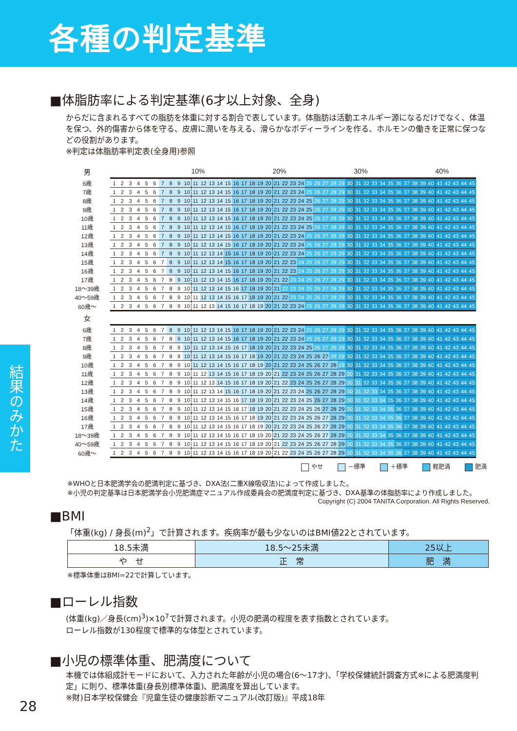各種の判定基準
結果のみかた
■体脂肪率による判定基準(6才以上対象、全身)
からだに含まれるすべての脂肪を体重に対する割合で表しています。体脂肪は活動エネルギー源になるだけでなく、体温を保つ、外的傷害から体を守る、皮膚に潤いを与える、滑らかなボディーラインを作る、ホルモンの働きを正常に保つなどの役割があります。
※判定は体脂肪率判定表(全身用)参照
| 男 | | | | | | | | | | | 10% | | | | | | | | | | 20% | | | | | | | | | | 30% | | | | | | | | | | 40% | | | | |
| 6歳 | 1 | 2 | 3 | 4 | 5 | 6 | 7 | 8 | 9 | 10 | 11 | 12 | 13 | 14 | 15 | 16 | 17 | 18 | 19 | 20 | 21 | 22 | 23 | 24 | 25 | 26 | 27 | 28 | 29 | 30 | 31 | 32 | 33 | 34 | 35 | 36 | 37 | 38 | 39 | 40 | 41 | 42 | 43 | 44 | 45 |
| 7歳 | 1 | 2 | 3 | 4 | 5 | 6 | 7 | 8 | 9 | 10 | 11 | 12 | 13 | 14 | 15 | 16 | 17 | 18 | 19 | 20 | 21 | 22 | 23 | 24 | 25 | 26 | 27 | 28 | 29 | 30 | 31 | 32 | 33 | 34 | 35 | 36 | 37 | 38 | 39 | 40 | 41 | 42 | 43 | 44 | 45 |
| 8歳 | 1 | 2 | 3 | 4 | 5 | 6 | 7 | 8 | 9 | 10 | 11 | 12 | 13 | 14 | 15 | 16 | 17 | 18 | 19 | 20 | 21 | 22 | 23 | 24 | 25 | 26 | 27 | 28 | 29 | 30 | 31 | 32 | 33 | 34 | 35 | 36 | 37 | 38 | 39 | 40 | 41 | 42 | 43 | 44 | 45 |
| 9歳 | 1 | 2 | 3 | 4 | 5 | 6 | 7 | 8 | 9 | 10 | 11 | 12 | 13 | 14 | 15 | 16 | 17 | 18 | 19 | 20 | 21 | 22 | 23 | 24 | 25 | 26 | 27 | 28 | 29 | 30 | 31 | 32 | 33 | 34 | 35 | 36 | 37 | 38 | 39 | 40 | 41 | 42 | 43 | 44 | 45 |
| 10歳 | 1 | 2 | 3 | 4 | 5 | 6 | 7 | 8 | 9 | 10 | 11 | 12 | 13 | 14 | 15 | 16 | 17 | 18 | 19 | 20 | 21 | 22 | 23 | 24 | 25 | 26 | 27 | 28 | 29 | 30 | 31 | 32 | 33 | 34 | 35 | 36 | 37 | 38 | 39 | 40 | 41 | 42 | 43 | 44 | 45 |
| 11歳 | 1 | 2 | 3 | 4 | 5 | 6 | 7 | 8 | 9 | 10 | 11 | 12 | 13 | 14 | 15 | 16 | 17 | 18 | 19 | 20 | 21 | 22 | 23 | 24 | 25 | 26 | 27 | 28 | 29 | 30 | 31 | 32 | 33 | 34 | 35 | 36 | 37 | 38 | 39 | 40 | 41 | 42 | 43 | 44 | 45 |
| 12歳 | 1 | 2 | 3 | 4 | 5 | 6 | 7 | 8 | 9 | 10 | 11 | 12 | 13 | 14 | 15 | 16 | 17 | 18 | 19 | 20 | 21 | 22 | 23 | 24 | 25 | 26 | 27 | 28 | 29 | 30 | 31 | 32 | 33 | 34 | 35 | 36 | 37 | 38 | 39 | 40 | 41 | 42 | 43 | 44 | 45 |
| 13歳 | 1 | 2 | 3 | 4 | 5 | 6 | 7 | 8 | 9 | 10 | 11 | 12 | 13 | 14 | 15 | 16 | 17 | 18 | 19 | 20 | 21 | 22 | 23 | 24 | 25 | 26 | 27 | 28 | 29 | 30 | 31 | 32 | 33 | 34 | 35 | 36 | 37 | 38 | 39 | 40 | 41 | 42 | 43 | 44 | 45 |
| 14歳 | 1 | 2 | 3 | 4 | 5 | 6 | 7 | 8 | 9 | 10 | 11 | 12 | 13 | 14 | 15 | 16 | 17 | 18 | 19 | 20 | 21 | 22 | 23 | 24 | 25 | 26 | 27 | 28 | 29 | 30 | 31 | 32 | 33 | 34 | 35 | 36 | 37 | 38 | 39 | 40 | 41 | 42 | 43 | 44 | 45 |
| 15歳 | 1 | 2 | 3 | 4 | 5 | 6 | 7 | 8 | 9 | 10 | 11 | 12 | 13 | 14 | 15 | 16 | 17 | 18 | 19 | 20 | 21 | 22 | 23 | 24 | 25 | 26 | 27 | 28 | 29 | 30 | 31 | 32 | 33 | 34 | 35 | 36 | 37 | 38 | 39 | 40 | 41 | 42 | 43 | 44 | 45 |
| 16歳 | 1 | 2 | 3 | 4 | 5 | 6 | 7 | 8 | 9 | 10 | 11 | 12 | 13 | 14 | 15 | 16 | 17 | 18 | 19 | 20 | 21 | 22 | 23 | 24 | 25 | 26 | 27 | 28 | 29 | 30 | 31 | 32 | 33 | 34 | 35 | 36 | 37 | 38 | 39 | 40 | 41 | 42 | 43 | 44 | 45 |
| 17歳 | 1 | 2 | 3 | 4 | 5 | 6 | 7 | 8 | 9 | 10 | 11 | 12 | 13 | 14 | 15 | 16 | 17 | 18 | 19 | 20 | 21 | 22 | 23 | 24 | 25 | 26 | 27 | 28 | 29 | 30 | 31 | 32 | 33 | 34 | 35 | 36 | 37 | 38 | 39 | 40 | 41 | 42 | 43 | 44 | 45 |
| 18〜39歳 | 1 | 2 | 3 | 4 | 5 | 6 | 7 | 8 | 9 | 10 | 11 | 12 | 13 | 14 | 15 | 16 | 17 | 18 | 19 | 20 | 21 | 22 | 23 | 24 | 25 | 26 | 27 | 28 | 29 | 30 | 31 | 32 | 33 | 34 | 35 | 36 | 37 | 38 | 39 | 40 | 41 | 42 | 43 | 44 | 45 |
| 40〜59歳 | 1 | 2 | 3 | 4 | 5 | 6 | 7 | 8 | 9 | 10 | 11 | 12 | 13 | 14 | 15 | 16 | 17 | 18 | 19 | 20 | 21 | 22 | 23 | 24 | 25 | 26 | 27 | 28 | 29 | 30 | 31 | 32 | 33 | 34 | 35 | 36 | 37 | 38 | 39 | 40 | 41 | 42 | 43 | 44 | 45 |
| 60歳〜 | 1 | 2 | 3 | 4 | 5 | 6 | 7 | 8 | 9 | 10 | 11 | 12 | 13 | 14 | 15 | 16 | 17 | 18 | 19 | 20 | 21 | 22 | 23 | 24 | 25 | 26 | 27 | 28 | 29 | 30 | 31 | 32 | 33 | 34 | 35 | 36 | 37 | 38 | 39 | 40 | 41 | 42 | 43 | 44 | 45 |
| 女 | | | | | | | | | | | | | | | | | | | | | | | | | | | | | | | | | | | | | | | | | | | | | |
| 6歳 | 1 | 2 | 3 | 4 | 5 | 6 | 7 | 8 | 9 | 10 | 11 | 12 | 13 | 14 | 15 | 16 | 17 | 18 | 19 | 20 | 21 | 22 | 23 | 24 | 25 | 26 | 27 | 28 | 29 | 30 | 31 | 32 | 33 | 34 | 35 | 36 | 37 | 38 | 39 | 40 | 41 | 42 | 43 | 44 | 45 |
| 7歳 | 1 | 2 | 3 | 4 | 5 | 6 | 7 | 8 | 9 | 10 | 11 | 12 | 13 | 14 | 15 | 16 | 17 | 18 | 19 | 20 | 21 | 22 | 23 | 24 | 25 | 26 | 27 | 28 | 29 | 30 | 31 | 32 | 33 | 34 | 35 | 36 | 37 | 38 | 39 | 40 | 41 | 42 | 43 | 44 | 45 |
| 8歳 | 1 | 2 | 3 | 4 | 5 | 6 | 7 | 8 | 9 | 10 | 11 | 12 | 13 | 14 | 15 | 16 | 17 | 18 | 19 | 20 | 21 | 22 | 23 | 24 | 25 | 26 | 27 | 28 | 29 | 30 | 31 | 32 | 33 | 34 | 35 | 36 | 37 | 38 | 39 | 40 | 41 | 42 | 43 | 44 | 45 |
| 9歳 | 1 | 2 | 3 | 4 | 5 | 6 | 7 | 8 | 9 | 10 | 11 | 12 | 13 | 14 | 15 | 16 | 17 | 18 | 19 | 20 | 21 | 22 | 23 | 24 | 25 | 26 | 27 | 28 | 29 | 30 | 31 | 32 | 33 | 34 | 35 | 36 | 37 | 38 | 39 | 40 | 41 | 42 | 43 | 44 | 45 |
| 10歳 | 1 | 2 | 3 | 4 | 5 | 6 | 7 | 8 | 9 | 10 | 11 | 12 | 13 | 14 | 15 | 16 | 17 | 18 | 19 | 20 | 21 | 22 | 23 | 24 | 25 | 26 | 27 | 28 | 29 | 30 | 31 | 32 | 33 | 34 | 35 | 36 | 37 | 38 | 39 | 40 | 41 | 42 | 43 | 44 | 45 |
| 11歳 | 1 | 2 | 3 | 4 | 5 | 6 | 7 | 8 | 9 | 10 | 11 | 12 | 13 | 14 | 15 | 16 | 17 | 18 | 19 | 20 | 21 | 22 | 23 | 24 | 25 | 26 | 27 | 28 | 29 | 30 | 31 | 32 | 33 | 34 | 35 | 36 | 37 | 38 | 39 | 40 | 41 | 42 | 43 | 44 | 45 |
| 12歳 | 1 | 2 | 3 | 4 | 5 | 6 | 7 | 8 | 9 | 10 | 11 | 12 | 13 | 14 | 15 | 16 | 17 | 18 | 19 | 20 | 21 | 22 | 23 | 24 | 25 | 26 | 27 | 28 | 29 | 30 | 31 | 32 | 33 | 34 | 35 | 36 | 37 | 38 | 39 | 40 | 41 | 42 | 43 | 44 | 45 |
| 13歳 | 1 | 2 | 3 | 4 | 5 | 6 | 7 | 8 | 9 | 10 | 11 | 12 | 13 | 14 | 15 | 16 | 17 | 18 | 19 | 20 | 21 | 22 | 23 | 24 | 25 | 26 | 27 | 28 | 29 | 30 | 31 | 32 | 33 | 34 | 35 | 36 | 37 | 38 | 39 | 40 | 41 | 42 | 43 | 44 | 45 |
| 14歳 | 1 | 2 | 3 | 4 | 5 | 6 | 7 | 8 | 9 | 10 | 11 | 12 | 13 | 14 | 15 | 16 | 17 | 18 | 19 | 20 | 21 | 22 | 23 | 24 | 25 | 26 | 27 | 28 | 29 | 30 | 31 | 32 | 33 | 34 | 35 | 36 | 37 | 38 | 39 | 40 | 41 | 42 | 43 | 44 | 45 |
| 15歳 | 1 | 2 | 3 | 4 | 5 | 6 | 7 | 8 | 9 | 10 | 11 | 12 | 13 | 14 | 15 | 16 | 17 | 18 | 19 | 20 | 21 | 22 | 23 | 24 | 25 | 26 | 27 | 28 | 29 | 30 | 31 | 32 | 33 | 34 | 35 | 36 | 37 | 38 | 39 | 40 | 41 | 42 | 43 | 44 | 45 |
| 16歳 | 1 | 2 | 3 | 4 | 5 | 6 | 7 | 8 | 9 | 10 | 11 | 12 | 13 | 14 | 15 | 16 | 17 | 18 | 19 | 20 | 21 | 22 | 23 | 24 | 25 | 26 | 27 | 28 | 29 | 30 | 31 | 32 | 33 | 34 | 35 | 36 | 37 | 38 | 39 | 40 | 41 | 42 | 43 | 44 | 45 |
| 17歳 | 1 | 2 | 3 | 4 | 5 | 6 | 7 | 8 | 9 | 10 | 11 | 12 | 13 | 14 | 15 | 16 | 17 | 18 | 19 | 20 | 21 | 22 | 23 | 24 | 25 | 26 | 27 | 28 | 29 | 30 | 31 | 32 | 33 | 34 | 35 | 36 | 37 | 38 | 39 | 40 | 41 | 42 | 43 | 44 | 45 |
| 18〜39歳 | 1 | 2 | 3 | 4 | 5 | 6 | 7 | 8 | 9 | 10 | 11 | 12 | 13 | 14 | 15 | 16 | 17 | 18 | 19 | 20 | 21 | 22 | 23 | 24 | 25 | 26 | 27 | 28 | 29 | 30 | 31 | 32 | 33 | 34 | 35 | 36 | 37 | 38 | 39 | 40 | 41 | 42 | 43 | 44 | 45 |
| 40〜59歳 | 1 | 2 | 3 | 4 | 5 | 6 | 7 | 8 | 9 | 10 | 11 | 12 | 13 | 14 | 15 | 16 | 17 | 18 | 19 | 20 | 21 | 22 | 23 | 24 | 25 | 26 | 27 | 28 | 29 | 30 | 31 | 32 | 33 | 34 | 35 | 36 | 37 | 38 | 39 | 40 | 41 | 42 | 43 | 44 | 45 |
| 60歳〜 | 1 | 2 | 3 | 4 | 5 | 6 | 7 | 8 | 9 | 10 | 11 | 12 | 13 | 14 | 15 | 16 | 17 | 18 | 19 | 20 | 21 | 22 | 23 | 24 | 25 | 26 | 27 | 28 | 29 | 30 | 31 | 32 | 33 | 34 | 35 | 36 | 37 | 38 | 39 | 40 | 41 | 42 | 43 | 44 | 45 |
やせ －標準 ＋標準 軽肥満 肥満
※WHOと日本肥満学会の肥満判定に基づき、DXA法(二重X線吸収法)によって作成しました。
※小児の判定基準は日本肥満学会小児肥満症マニュアル作成委員会の肥満度判定に基づき、DXA基準の体脂肪率により作成しました。
Copyright (C) 2004 TANITA Corporation. All Rights Reserved.
■BMI
「体重(kg) / 身長(m)<sup>2</sup>」で計算されます。疾病率が最も少ないのはBMI値22とされています。
| 18.5未満 | 18.5〜25未満 | 25以上 |
| や せ | 正 常 | 肥 満 |
※標準体重はBMI=22で計算しています。
■ローレル指数
(体重(kg)／身長(cm)<sup>3</sup>)×10<sup>7</sup>で計算されます。小児の肥満の程度を表す指数とされています。
ローレル指数が130程度で標準的な体型とされています。
■小児の標準体重、肥満度について
本機では体組成計モードにおいて、入力された年齢が小児の場合(6〜17才)、「学校保健統計調査方式※による肥満度判定」に則り、標準体重(身長別標準体重)、肥満度を算出しています。
※財)日本学校保健会『児童生徒の健康診断マニュアル(改訂版)』平成18年
28